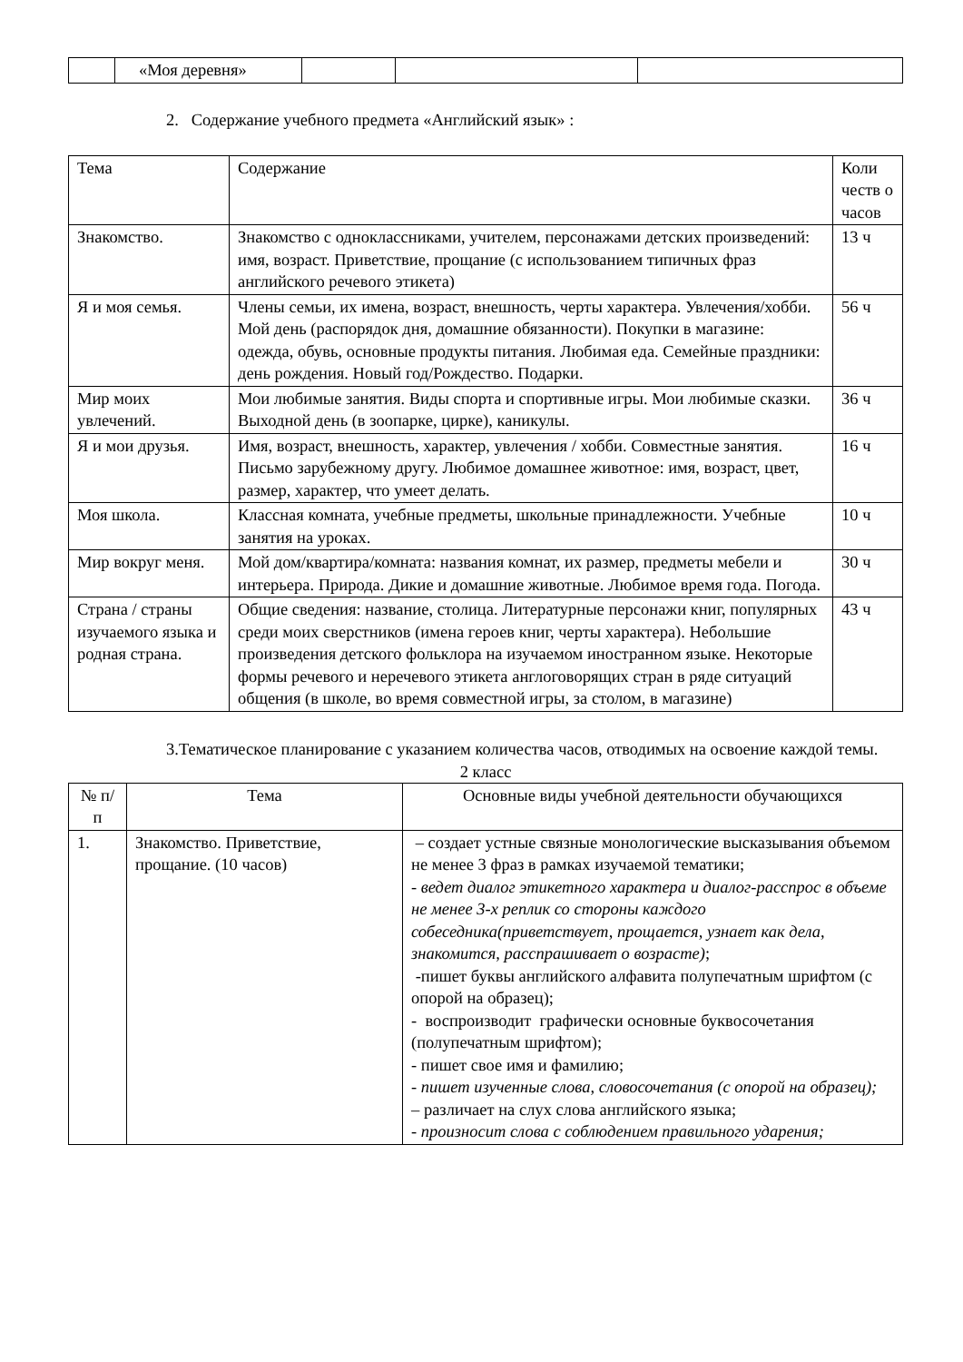| | «Моя деревня» | | | |
2. Содержание учебного предмета «Английский язык» :
| Тема | Содержание | Коли честв о часов |
| Знакомство. | Знакомство с одноклассниками, учителем, персонажами детских произведений: имя, возраст. Приветствие, прощание (с использованием типичных фраз английского речевого этикета) | 13 ч |
| Я и моя семья. | Члены семьи, их имена, возраст, внешность, черты характера. Увлечения/хобби. Мой день (распорядок дня, домашние обязанности). Покупки в магазине: одежда, обувь, основные продукты питания. Любимая еда. Семейные праздники: день рождения. Новый год/Рождество. Подарки. | 56 ч |
| Мир моих увлечений. | Мои любимые занятия. Виды спорта и спортивные игры. Мои любимые сказки. Выходной день (в зоопарке, цирке), каникулы. | 36 ч |
| Я и мои друзья. | Имя, возраст, внешность, характер, увлечения / хобби. Совместные занятия. Письмо зарубежному другу. Любимое домашнее животное: имя, возраст, цвет, размер, характер, что умеет делать. | 16 ч |
| Моя школа. | Классная комната, учебные предметы, школьные принадлежности. Учебные занятия на уроках. | 10 ч |
| Мир вокруг меня. | Мой дом/квартира/комната: названия комнат, их размер, предметы мебели и интерьера. Природа. Дикие и домашние животные. Любимое время года. Погода. | 30 ч |
| Страна / страны изучаемого языка и родная страна. | Общие сведения: название, столица. Литературные персонажи книг, популярных среди моих сверстников (имена героев книг, черты характера). Небольшие произведения детского фольклора на изучаемом иностранном языке. Некоторые формы речевого и неречевого этикета англоговорящих стран в ряде ситуаций общения (в школе, во время совместной игры, за столом, в магазине) | 43 ч |
3.Тематическое планирование с указанием количества часов, отводимых на освоение каждой темы.
2 класс
| № п/п | Тема | Основные виды учебной деятельности обучающихся |
| --- | --- | --- |
| 1. | Знакомство. Приветствие, прощание. (10 часов) | – создает устные связные монологические высказывания объемом не менее 3 фраз в рамках изучаемой тематики; - ведет диалог этикетного характера и диалог-расспрос в объеме не менее 3-х реплик со стороны каждого собеседника(приветствует, прощается, узнает как дела, знакомится, расспрашивает о возрасте) ; -пишет буквы английского алфавита полупечатным шрифтом (с опорой на образец); - воспроизводит графически основные буквосочетания (полупечатным шрифтом); - пишет свое имя и фамилию; - пишет изученные слова, словосочетания (с опорой на образец); – различает на слух слова английского языка; - произносит слова с соблюдением правильного ударения; |